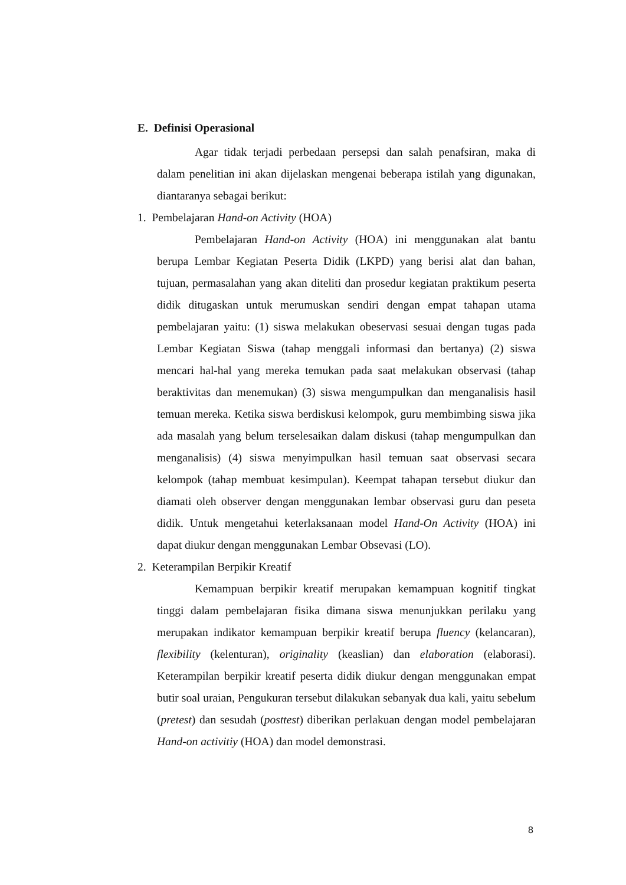E. Definisi Operasional
Agar tidak terjadi perbedaan persepsi dan salah penafsiran, maka di dalam penelitian ini akan dijelaskan mengenai beberapa istilah yang digunakan, diantaranya sebagai berikut:
1. Pembelajaran Hand-on Activity (HOA)
Pembelajaran Hand-on Activity (HOA) ini menggunakan alat bantu berupa Lembar Kegiatan Peserta Didik (LKPD) yang berisi alat dan bahan, tujuan, permasalahan yang akan diteliti dan prosedur kegiatan praktikum peserta didik ditugaskan untuk merumuskan sendiri dengan empat tahapan utama pembelajaran yaitu: (1) siswa melakukan obeservasi sesuai dengan tugas pada Lembar Kegiatan Siswa (tahap menggali informasi dan bertanya) (2) siswa mencari hal-hal yang mereka temukan pada saat melakukan observasi (tahap beraktivitas dan menemukan) (3) siswa mengumpulkan dan menganalisis hasil temuan mereka. Ketika siswa berdiskusi kelompok, guru membimbing siswa jika ada masalah yang belum terselesaikan dalam diskusi (tahap mengumpulkan dan menganalisis) (4) siswa menyimpulkan hasil temuan saat observasi secara kelompok (tahap membuat kesimpulan). Keempat tahapan tersebut diukur dan diamati oleh observer dengan menggunakan lembar observasi guru dan peseta didik. Untuk mengetahui keterlaksanaan model Hand-On Activity (HOA) ini dapat diukur dengan menggunakan Lembar Obsevasi (LO).
2. Keterampilan Berpikir Kreatif
Kemampuan berpikir kreatif merupakan kemampuan kognitif tingkat tinggi dalam pembelajaran fisika dimana siswa menunjukkan perilaku yang merupakan indikator kemampuan berpikir kreatif berupa fluency (kelancaran), flexibility (kelenturan), originality (keaslian) dan elaboration (elaborasi). Keterampilan berpikir kreatif peserta didik diukur dengan menggunakan empat butir soal uraian, Pengukuran tersebut dilakukan sebanyak dua kali, yaitu sebelum (pretest) dan sesudah (posttest) diberikan perlakuan dengan model pembelajaran Hand-on activitiy (HOA) dan model demonstrasi.
8